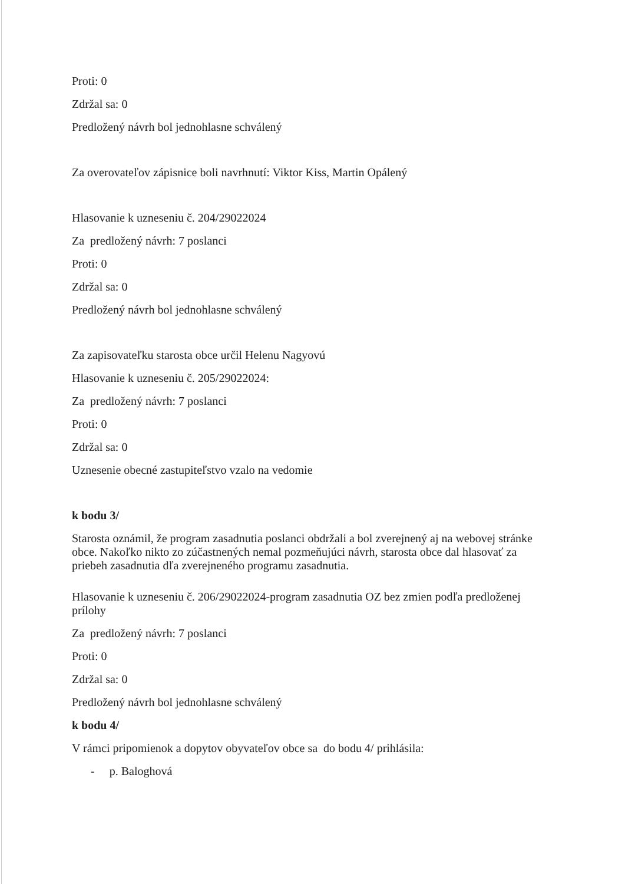Proti: 0
Zdržal sa: 0
Predložený návrh bol jednohlasne schválený
Za overovateľov zápisnice boli navrhnutí: Viktor Kiss, Martin Opálený
Hlasovanie k uzneseniu č. 204/29022024
Za predložený návrh: 7 poslanci
Proti: 0
Zdržal sa: 0
Predložený návrh bol jednohlasne schválený
Za zapisovateľku starosta obce určil Helenu Nagyovú
Hlasovanie k uzneseniu č. 205/29022024:
Za predložený návrh: 7 poslanci
Proti: 0
Zdržal sa: 0
Uznesenie obecné zastupiteľstvo vzalo na vedomie
k bodu 3/
Starosta oznámil, že program zasadnutia poslanci obdržali a bol zverejnený aj na webovej stránke obce. Nakoľko nikto zo zúčastnených nemal pozmeňujúci návrh, starosta obce dal hlasovať za priebeh zasadnutia dľa zverejneného programu zasadnutia.
Hlasovanie k uzneseniu č. 206/29022024-program zasadnutia OZ bez zmien podľa predloženej prílohy
Za predložený návrh: 7 poslanci
Proti: 0
Zdržal sa: 0
Predložený návrh bol jednohlasne schválený
k bodu 4/
V rámci pripomienok a dopytov obyvateľov obce sa do bodu 4/ prihlásila:
- p. Baloghová